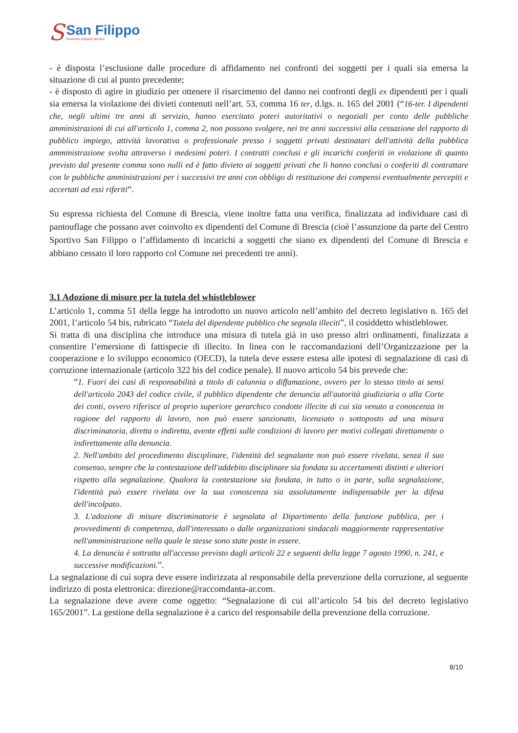S
San Filippo
Gestione impianti sportivi.
- è disposta l’esclusione dalle procedure di affidamento nei confronti dei soggetti per i quali sia emersa la situazione di cui al punto precedente;
- è disposto di agire in giudizio per ottenere il risarcimento del danno nei confronti degli ex dipendenti per i quali sia emersa la violazione dei divieti contenuti nell’art. 53, comma 16 ter, d.lgs. n. 165 del 2001 (“16-ter. I dipendenti che, negli ultimi tre anni di servizio, hanno esercitato poteri autoritativi o negoziali per conto delle pubbliche amministrazioni di cui all'articolo 1, comma 2, non possono svolgere, nei tre anni successivi alla cessazione del rapporto di pubblico impiego, attività lavorativa o professionale presso i soggetti privati destinatari dell'attività della pubblica amministrazione svolta attraverso i medesimi poteri. I contratti conclusi e gli incarichi conferiti in violazione di quanto previsto dal presente comma sono nulli ed è fatto divieto ai soggetti privati che li hanno conclusi o conferiti di contrattare con le pubbliche amministrazioni per i successivi tre anni con obbligo di restituzione dei compensi eventualmente percepiti e accertati ad essi riferiti“.
Su espressa richiesta del Comune di Brescia, viene inoltre fatta una verifica, finalizzata ad individuare casi di pantouflage che possano aver coinvolto ex dipendenti del Comune di Brescia (cioè l’assunzione da parte del Centro Sportivo San Filippo o l’affidamento di incarichi a soggetti che siano ex dipendenti del Comune di Brescia e abbiano cessato il loro rapporto col Comune nei precedenti tre anni).
3.1 Adozione di misure per la tutela del whistleblower
L’articolo 1, comma 51 della legge ha introdotto un nuovo articolo nell’ambito del decreto legislativo n. 165 del 2001, l’articolo 54 bis, rubricato “Tutela del dipendente pubblico che segnala illeciti”, il cosiddetto whistleblower.
Si tratta di una disciplina che introduce una misura di tutela già in uso presso altri ordinamenti, finalizzata a consentire l’emersione di fattispecie di illecito. In linea con le raccomandazioni dell’Organizzazione per la cooperazione e lo sviluppo economico (OECD), la tutela deve essere estesa alle ipotesi di segnalazione di casi di corruzione internazionale (articolo 322 bis del codice penale). Il nuovo articolo 54 bis prevede che:
“1. Fuori dei casi di responsabilità a titolo di calunnia o diffamazione, ovvero per lo stesso titolo ai sensi dell'articolo 2043 del codice civile, il pubblico dipendente che denuncia all'autorità giudiziaria o alla Corte dei conti, ovvero riferisce al proprio superiore gerarchico condotte illecite di cui sia venuto a conoscenza in ragione del rapporto di lavoro, non può essere sanzionato, licenziato o sottoposto ad una misura discriminatoria, diretta o indiretta, avente effetti sulle condizioni di lavoro per motivi collegati direttamente o indirettamente alla denuncia.
2. Nell'ambito del procedimento disciplinare, l'identità del segnalante non può essere rivelata, senza il suo consenso, sempre che la contestazione dell'addebito disciplinare sia fondata su accertamenti distinti e ulteriori rispetto alla segnalazione. Qualora la contestazione sia fondata, in tutto o in parte, sulla segnalazione, l'identità può essere rivelata ove la sua conoscenza sia assolutamente indispensabile per la difesa dell'incolpato.
3. L'adozione di misure discriminatorie è segnalata al Dipartimento della funzione pubblica, per i provvedimenti di competenza, dall'interessato o dalle organizzazioni sindacali maggiormente rappresentative nell'amministrazione nella quale le stesse sono state poste in essere.
4. La denuncia è sottratta all'accesso previsto dagli articoli 22 e seguenti della legge 7 agosto 1990, n. 241, e successive modificazioni.”.
La segnalazione di cui sopra deve essere indirizzata al responsabile della prevenzione della corruzione, al seguente indirizzo di posta elettronica: direzione@raccomdanta-ar.com.
La segnalazione deve avere come oggetto: “Segnalazione di cui all’articolo 54 bis del decreto legislativo 165/2001”. La gestione della segnalazione è a carico del responsabile della prevenzione della corruzione.
8/10